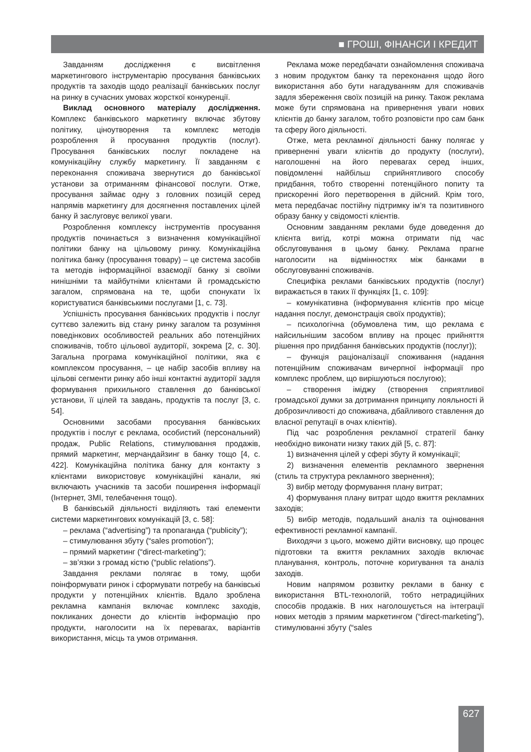■ ГРОШІ, ФІНАНСИ І КРЕДИТ
Завданням дослідження є висвітлення маркетингового інструментарію просування банківських продуктів та заходів щодо реалізації банківських послуг на ринку в сучасних умовах жорсткої конкуренції.
Виклад основного матеріалу дослідження. Комплекс банківського маркетингу включає збутову політику, ціноутворення та комплекс методів розроблення й просування продуктів (послуг). Просування банківських послуг покладене на комунікаційну службу маркетингу. Її завданням є переконання споживача звернутися до банківської установи за отриманням фінансової послуги. Отже, просування займає одну з головних позицій серед напрямів маркетингу для досягнення поставлених цілей банку й заслуговує великої уваги.
Розроблення комплексу інструментів просування продуктів починається з визначення комунікаційної політики банку на цільовому ринку. Комунікаційна політика банку (просування товару) – це система засобів та методів інформаційної взаємодії банку зі своїми нинішніми та майбутніми клієнтами й громадськістю загалом, спрямована на те, щоби спонукати їх користуватися банківськими послугами [1, с. 73].
Успішність просування банківських продуктів і послуг суттєво залежить від стану ринку загалом та розуміння поведінкових особливостей реальних або потенційних споживачів, тобто цільової аудиторії, зокрема [2, с. 30]. Загальна програма комунікаційної політики, яка є комплексом просування, – це набір засобів впливу на цільові сегменти ринку або інші контактні аудиторії задля формування прихильного ставлення до банківської установи, її цілей та завдань, продуктів та послуг [3, с. 54].
Основними засобами просування банківських продуктів і послуг є реклама, особистий (персональний) продаж, Public Relations, стимулювання продажів, прямий маркетинг, мерчандайзинг в банку тощо [4, с. 422]. Комунікаційна політика банку для контакту з клієнтами використовує комунікаційні канали, які включають учасників та засоби поширення інформації (Інтернет, ЗМІ, телебачення тощо).
В банківській діяльності виділяють такі елементи системи маркетингових комунікацій [3, с. 58]:
– реклама (“advertising”) та пропаганда (“publicity”);
– стимулювання збуту (“sales promotion”);
– прямий маркетинг (“direct-marketing”);
– зв’язки з громад кістю (“public relations”).
Завдання реклами полягає в тому, щоби поінформувати ринок і сформувати потребу на банківські продукти у потенційних клієнтів. Вдало зроблена рекламна кампанія включає комплекс заходів, покликаних донести до клієнтів інформацію про продукти, наголосити на їх перевагах, варіантів використання, місць та умов отримання.
Реклама може передбачати ознайомлення споживача з новим продуктом банку та переконання щодо його використання або бути нагадуванням для споживачів задля збереження своїх позицій на ринку. Також реклама може бути спрямована на привернення уваги нових клієнтів до банку загалом, тобто розповісти про сам банк та сферу його діяльності.
Отже, мета рекламної діяльності банку полягає у приверненні уваги клієнтів до продукту (послуги), наголошенні на його перевагах серед інших, повідомленні найбільш сприйнятливого способу придбання, тобто створенні потенційного попиту та прискоренні його перетворення в дійсний. Крім того, мета передбачає постійну підтримку ім’я та позитивного образу банку у свідомості клієнтів.
Основним завданням реклами буде доведення до клієнта вигід, котрі можна отримати під час обслуговування в цьому банку. Реклама прагне наголосити на відмінностях між банками в обслуговуванні споживачів.
Специфіка реклами банківських продуктів (послуг) виражається в таких її функціях [1, с. 109]:
– комунікативна (інформування клієнтів про місце надання послуг, демонстрація своїх продуктів);
– психологічна (обумовлена тим, що реклама є найсильнішим засобом впливу на процес прийняття рішення про придбання банківських продуктів (послуг));
– функція раціоналізації споживання (надання потенційним споживачам вичерпної інформації про комплекс проблем, що вирішуються послугою);
– створення іміджу (створення сприятливої громадської думки за дотримання принципу лояльності й доброзичливості до споживача, дбайливого ставлення до власної репутації в очах клієнтів).
Під час розроблення рекламної стратегії банку необхідно виконати низку таких дій [5, с. 87]:
1) визначення цілей у сфері збуту й комунікації;
2) визначення елементів рекламного звернення (стиль та структура рекламного звернення);
3) вибір методу формування плану витрат;
4) формування плану витрат щодо вжиття рекламних заходів;
5) вибір методів, подальший аналіз та оцінювання ефективності рекламної кампанії.
Виходячи з цього, можемо дійти висновку, що процес підготовки та вжиття рекламних заходів включає планування, контроль, поточне коригування та аналіз заходів.
Новим напрямом розвитку реклами в банку є використання BTL-технологій, тобто нетрадиційних способів продажів. В них наголошується на інтеграції нових методів з прямим маркетингом (“direct-marketing”), стимулюванні збуту (“sales
627